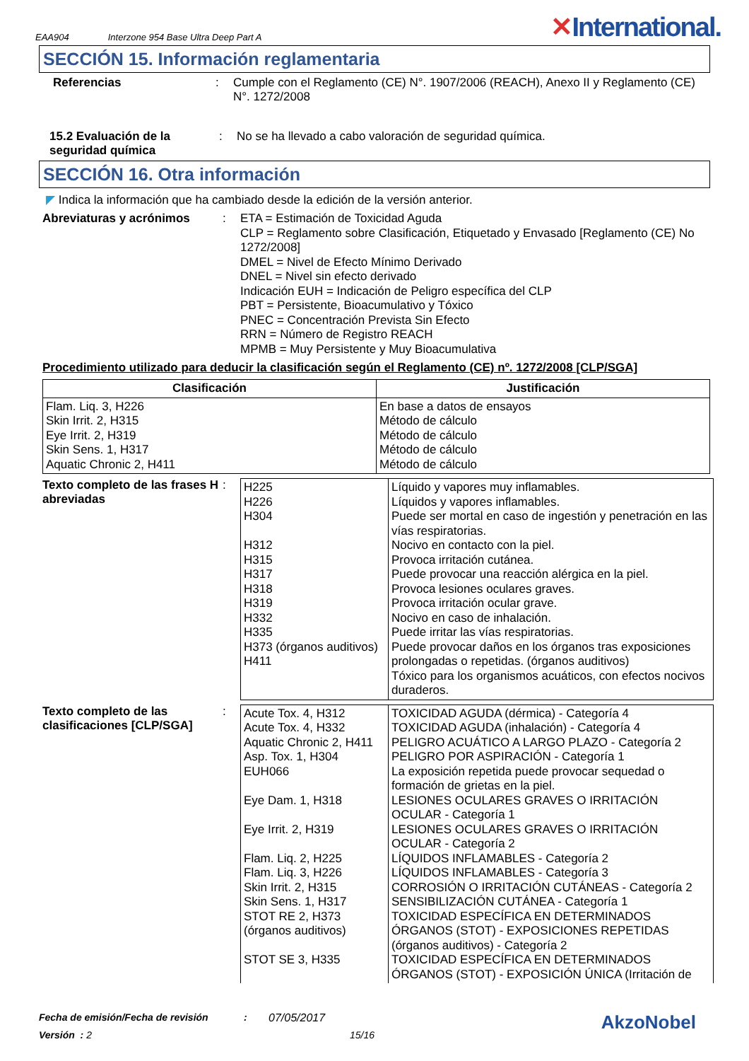EAA904 Interzone 954 Base Ultra Deep Part A ✕International.
SECCIÓN 15. Información reglamentaria
Referencias : Cumple con el Reglamento (CE) N°. 1907/2006 (REACH), Anexo II y Reglamento (CE) N°. 1272/2008
15.2 Evaluación de la seguridad química
: No se ha llevado a cabo valoración de seguridad química.
SECCIÓN 16. Otra información
◤ Indica la información que ha cambiado desde la edición de la versión anterior.
Abreviaturas y acrónimos : ETA = Estimación de Toxicidad Aguda
CLP = Reglamento sobre Clasificación, Etiquetado y Envasado [Reglamento (CE) No 1272/2008]
DMEL = Nivel de Efecto Mínimo Derivado
DNEL = Nivel sin efecto derivado
Indicación EUH = Indicación de Peligro específica del CLP
PBT = Persistente, Bioacumulativo y Tóxico
PNEC = Concentración Prevista Sin Efecto
RRN = Número de Registro REACH
MPMB = Muy Persistente y Muy Bioacumulativa
Procedimiento utilizado para deducir la clasificación según el Reglamento (CE) nº. 1272/2008 [CLP/SGA]
| Clasificación | Justificación |
| --- | --- |
| Flam. Liq. 3, H226 Skin Irrit. 2, H315 Eye Irrit. 2, H319 Skin Sens. 1, H317 Aquatic Chronic 2, H411 | En base a datos de ensayos Método de cálculo Método de cálculo Método de cálculo Método de cálculo |
Texto completo de las frases H abreviadas
:
| H225 H226 H304 H312 H315 H317 H318 H319 H332 H335 H373 (órganos auditivos) H411 | Líquido y vapores muy inflamables. Líquidos y vapores inflamables. Puede ser mortal en caso de ingestión y penetración en las vías respiratorias. Nocivo en contacto con la piel. Provoca irritación cutánea. Puede provocar una reacción alérgica en la piel. Provoca lesiones oculares graves. Provoca irritación ocular grave. Nocivo en caso de inhalación. Puede irritar las vías respiratorias. Puede provocar daños en los órganos tras exposiciones prolongadas o repetidas. (órganos auditivos) Tóxico para los organismos acuáticos, con efectos nocivos duraderos. |
Texto completo de las clasificaciones [CLP/SGA]
:
| Acute Tox. 4, H312 Acute Tox. 4, H332 Aquatic Chronic 2, H411 Asp. Tox. 1, H304 EUH066 Eye Dam. 1, H318 Eye Irrit. 2, H319 Flam. Liq. 2, H225 Flam. Liq. 3, H226 Skin Irrit. 2, H315 Skin Sens. 1, H317 STOT RE 2, H373 (órganos auditivos) STOT SE 3, H335 | TOXICIDAD AGUDA (dérmica) - Categoría 4 TOXICIDAD AGUDA (inhalación) - Categoría 4 PELIGRO ACUÁTICO A LARGO PLAZO - Categoría 2 PELIGRO POR ASPIRACIÓN - Categoría 1 La exposición repetida puede provocar sequedad o formación de grietas en la piel. LESIONES OCULARES GRAVES O IRRITACIÓN OCULAR - Categoría 1 LESIONES OCULARES GRAVES O IRRITACIÓN OCULAR - Categoría 2 LÍQUIDOS INFLAMABLES - Categoría 2 LÍQUIDOS INFLAMABLES - Categoría 3 CORROSIÓN O IRRITACIÓN CUTÁNEAS - Categoría 2 SENSIBILIZACIÓN CUTÁNEA - Categoría 1 TOXICIDAD ESPECÍFICA EN DETERMINADOS ÓRGANOS (STOT) - EXPOSICIONES REPETIDAS (órganos auditivos) - Categoría 2 TOXICIDAD ESPECÍFICA EN DETERMINADOS ÓRGANOS (STOT) - EXPOSICIÓN ÚNICA (Irritación de |
Fecha de emisión/Fecha de revisión: 07/05/2017 AkzoNobel
Versión : 2 15/16